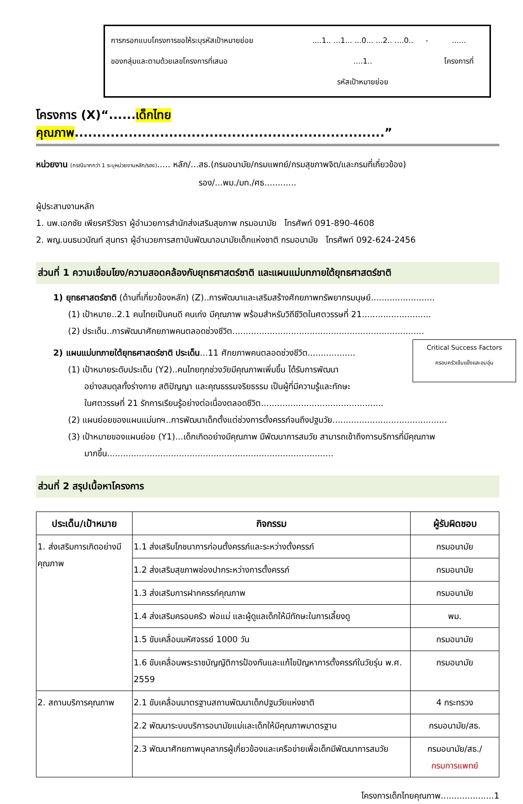การกรอกแบบโครงการขอให้ระบุรหัสเป้าหมายย่อย
ของกลุ่มและตามด้วยเลขโครงการที่เสนอ
....1.. ...1... ...0... ...2.. ....0.. ....1..
รหัสเป้าหมายย่อย
- ......
โครงการที่
โครงการ (X)“......เด็กไทยคุณภาพ.....................................................................”
หน่วยงาน (กรณีมากกว่า 1 ระบุหน่วยงานหลัก/รอง)..... หลัก/...สธ.(กรมอนามัย/กรมแพทย์/กรมสุขภาพจิต/และกรมที่เกี่ยวข้อง)
รอง/...พม./มท./ศธ............
ผู้ประสานงานหลัก
1. นพ.เอกชัย เพียรศรีวัชรา ผู้อำนวยการสำนักส่งเสริมสุขภาพ กรมอนามัย โทรศัพท์ 091-890-4608
2. พญ.นนธนวนัณท์ สุนทรา ผู้อำนวยการสถาบันพัฒนาอนามัยเด็กแห่งชาติ กรมอนามัย โทรศัพท์ 092-624-2456
ส่วนที่ 1 ความเชื่อมโยง/ความสอดคล้องกับยุทธศาสตร์ชาติ และแผนแม่บทภายใต้ยุทธศาสตร์ชาติ
1) ยุทธศาสตร์ชาติ (ด้านที่เกี่ยวข้องหลัก) (Z)..การพัฒนาและเสริมสร้างศักยภาพทรัพยากรมนุษย์........................
(1) เป้าหมาย..2.1 คนไทยเป็นคนดี คนเก่ง มีคุณภาพ พร้อมสำหรับวิถีชีวิตในศตวรรษที่ 21..........................
(2) ประเด็น..การพัฒนาศักยภาพคนตลอดช่วงชีวิต........................................................................
Critical Success Factors
ครอบครัวเข้มแข็งและอบอุ่น
2) แผนแม่บทภายใต้ยุทธศาสตร์ชาติ ประเด็น...11 ศักยภาพคนตลอดช่วงชีวิต..................
(1) เป้าหมายระดับประเด็น (Y2)..คนไทยทุกช่วงวัยมีคุณภาพเพิ่มขึ้น ได้รับการพัฒนา
อย่างสมดุลทั้งร่างกาย สติปัญญา และคุณธรรมจริยธรรม เป็นผู้ที่มีความรู้และทักษะ
ในศตวรรษที่ 21 รักการเรียนรู้อย่างต่อเนื่องตลอดชีวิต..............................................
(2) แผนย่อยของแผนแม่บทฯ..การพัฒนาเด็กตั้งแต่ช่วงการตั้งครรภ์จนถึงปฐมวัย...........................................
(3) เป้าหมายของแผนย่อย (Y1)...เด็กเกิดอย่างมีคุณภาพ มีพัฒนาการสมวัย สามารถเข้าถึงการบริการที่มีคุณภาพ
มากขึ้น.....................................................................................
ส่วนที่ 2 สรุปเนื้อหาโครงการ
| ประเด็น/เป้าหมาย | กิจกรรม | ผู้รับผิดชอบ |
| --- | --- | --- |
| 1. ส่งเสริมการเกิดอย่างมีคุณภาพ | 1.1 ส่งเสริมโภชนาการก่อนตั้งครรภ์และระหว่างตั้งครรภ์ | กรมอนามัย |
| | 1.2 ส่งเสริมสุขภาพช่องปากระหว่างการตั้งครรภ์ | กรมอนามัย |
| | 1.3 ส่งเสริมการฝากครรภ์คุณภาพ | กรมอนามัย |
| | 1.4 ส่งเสริมครอบครัว พ่อแม่ และผู้ดูแลเด็กให้มีทักษะในการเลี้ยงดู | พม. |
| | 1.5 ขับเคลื่อนมหัศจรรย์ 1000 วัน | กรมอนามัย |
| | 1.6 ขับเคลื่อนพระราชบัญญัติการป้องกันและแก้ไขปัญหาการตั้งครรภ์ในวัยรุ่น พ.ศ. 2559 | กรมอนามัย |
| 2. สถานบริการคุณภาพ | 2.1 ขับเคลื่อนมาตรฐานสถานพัฒนาเด็กปฐมวัยแห่งชาติ | 4 กระทรวง |
| | 2.2 พัฒนาระบบบริการอนามัยแม่และเด็กให้มีคุณภาพมาตรฐาน | กรมอนามัย/สธ. |
| | 2.3 พัฒนาศักยภาพบุคลากรผู้เกี่ยวข้องและเครือข่ายเพื่อเด็กมีพัฒนาการสมวัย | กรมอนามัย/สธ./ กรมการแพทย์ |
โครงการเด็กไทยคุณภาพ....................1